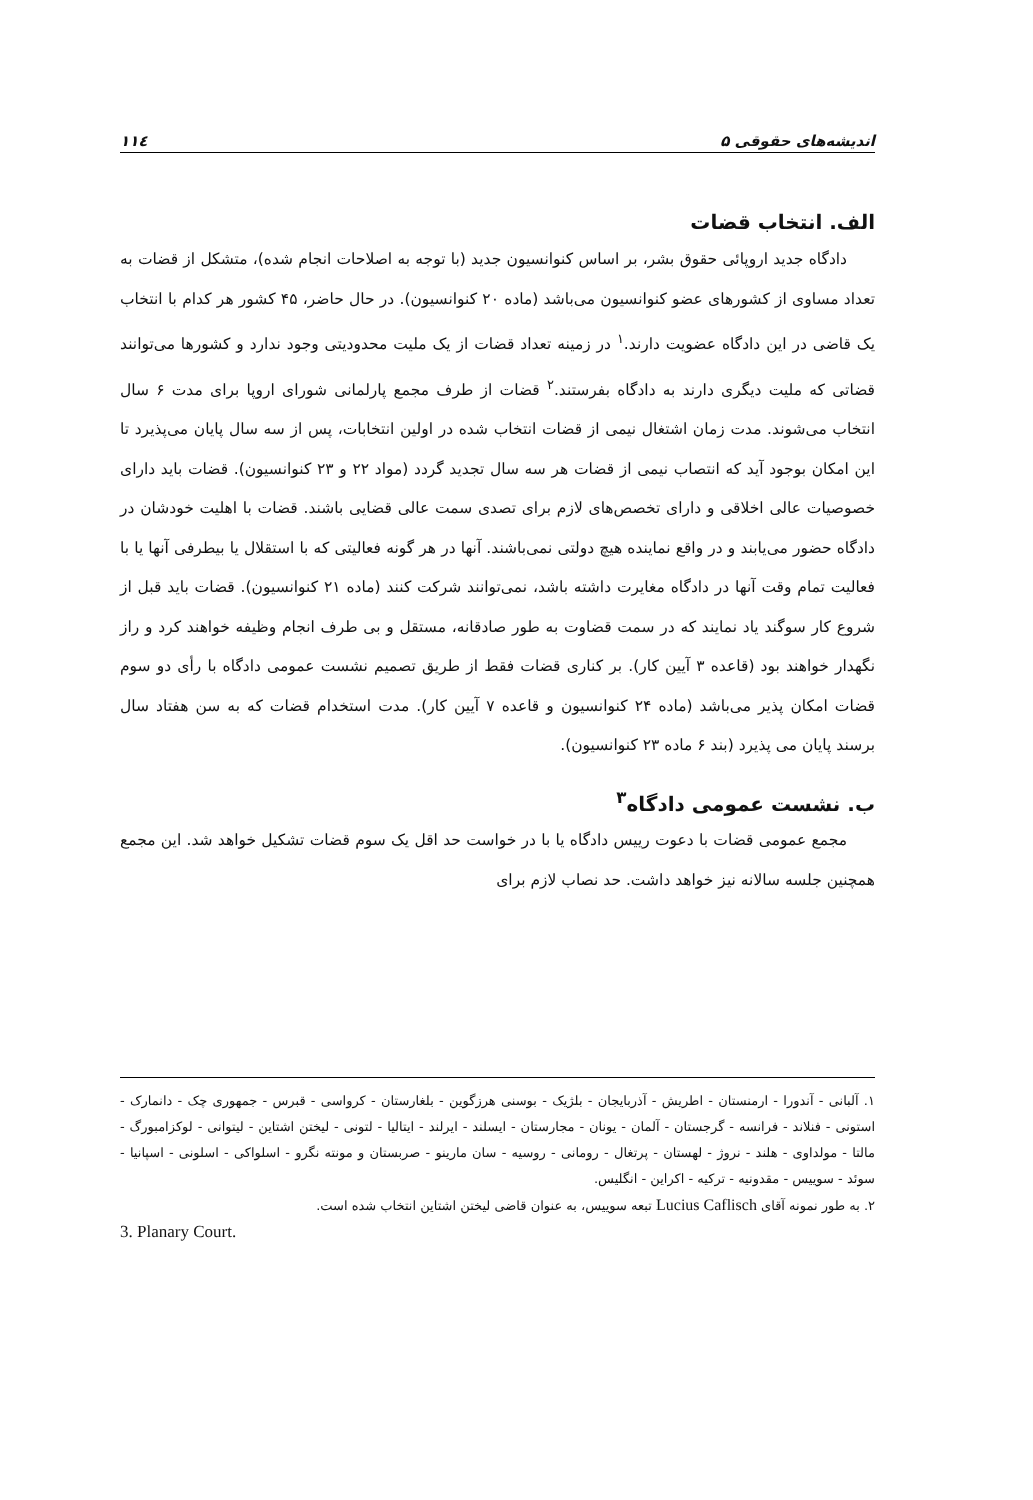اندیشه‌های حقوقی ۵ ۱۱٤
الف. انتخاب قضات
دادگاه جدید اروپائی حقوق بشر، بر اساس کنوانسیون جدید (با توجه به اصلاحات انجام شده)، متشکل از قضات به تعداد مساوی از کشورهای عضو کنوانسیون می‌باشد (ماده ۲۰ کنوانسیون). در حال حاضر، ۴۵ کشور هر کدام با انتخاب یک قاضی در این دادگاه عضویت دارند.<sup>۱</sup> در زمینه تعداد قضات از یک ملیت محدودیتی وجود ندارد و کشورها می‌توانند قضاتی که ملیت دیگری دارند به دادگاه بفرستند.<sup>۲</sup> قضات از طرف مجمع پارلمانی شورای اروپا برای مدت ۶ سال انتخاب می‌شوند. مدت زمان اشتغال نیمی از قضات انتخاب شده در اولین انتخابات، پس از سه سال پایان می‌پذیرد تا این امکان بوجود آید که انتصاب نیمی از قضات هر سه سال تجدید گردد (مواد ۲۲ و ۲۳ کنوانسیون). قضات باید دارای خصوصیات عالی اخلاقی و دارای تخصص‌های لازم برای تصدی سمت عالی قضایی باشند. قضات با اهلیت خودشان در دادگاه حضور می‌یابند و در واقع نماینده هیچ دولتی نمی‌باشند. آنها در هر گونه فعالیتی که با استقلال یا بیطرفی آنها یا با فعالیت تمام وقت آنها در دادگاه مغایرت داشته باشد، نمی‌توانند شرکت کنند (ماده ۲۱ کنوانسیون). قضات باید قبل از شروع کار سوگند یاد نمایند که در سمت قضاوت به طور صادقانه، مستقل و بی طرف انجام وظیفه خواهند کرد و راز نگهدار خواهند بود (قاعده ۳ آیین کار). بر کناری قضات فقط از طریق تصمیم نشست عمومی دادگاه با رأی دو سوم قضات امکان پذیر می‌باشد (ماده ۲۴ کنوانسیون و قاعده ۷ آیین کار). مدت استخدام قضات که به سن هفتاد سال برسند پایان می پذیرد (بند ۶ ماده ۲۳ کنوانسیون).
ب. نشست عمومی دادگاه<sup>۳</sup>
مجمع عمومی قضات با دعوت رییس دادگاه یا با در خواست حد اقل یک سوم قضات تشکیل خواهد شد. این مجمع همچنین جلسه سالانه نیز خواهد داشت. حد نصاب لازم برای
۱. آلبانی - آندورا - ارمنستان - اطریش - آذربایجان - بلژیک - بوسنی هرزگوین - بلغارستان - کرواسی - قبرس - جمهوری چک - دانمارک - استونی - فنلاند - فرانسه - گرجستان - آلمان - یونان - مجارستان - ایسلند - ایرلند - ایتالیا - لتونی - لیختن اشتاین - لیتوانی - لوکزامبورگ - مالتا - مولداوی - هلند - نروژ - لهستان - پرتغال - رومانی - روسیه - سان مارینو - صربستان و مونته نگرو - اسلواکی - اسلونی - اسپانیا - سوئد - سوییس - مقدونیه - ترکیه - اکراین - انگلیس.
۲. به طور نمونه آقای Lucius Caflisch تبعه سوییس، به عنوان قاضی لیختن اشتاین انتخاب شده است.
3. Planary Court.